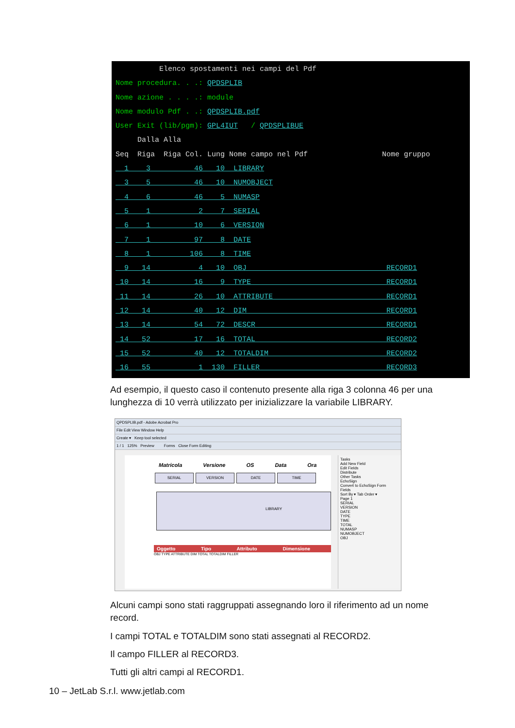Elenco spostamenti nei campi del Pdf
Nome procedura. . .: QPDSPLIB
Nome azione . . . .: module
Nome modulo Pdf . .: QPDSPLIB.pdf
User Exit (lib/pgm): GPL4IUT / QPDSPLIBUE
Dalla Alla
Seq Riga Riga Col. Lung Nome campo nel Pdf Nome gruppo
1 3 46 10 LIBRARY
3 5 46 10 NUMOBJECT
4 6 46 5 NUMASP
5 1 2 7 SERIAL
6 1 10 6 VERSION
7 1 97 8 DATE
8 1 106 8 TIME
9 14 4 10 OBJ RECORD1
10 14 16 9 TYPE RECORD1
11 14 26 10 ATTRIBUTE RECORD1
12 14 40 12 DIM RECORD1
13 14 54 72 DESCR RECORD1
14 52 17 16 TOTAL RECORD2
15 52 40 12 TOTALDIM RECORD2
16 55 1 130 FILLER RECORD3
Ad esempio, il questo caso il contenuto presente alla riga 3 colonna 46 per una lunghezza di 10 verrà utilizzato per inizializzare la variabile LIBRARY.
QPDSPLIB.pdf - Adobe Acrobat Pro
File Edit View Window Help
Create ▾ Keep tool selected
1 / 1 125% Preview Forms Close Form Editing
Matricola Versione OS Data Ora
SERIAL VERSION DATE TIME
LIBRARY
Oggetto Tipo Attributo Dimensione
OBJ TYPE ATTRIBUTE DIM TOTAL TOTALDIM FILLER
Tasks
Add New Field
Edit Fields
Distribute
Other Tasks
EchoSign
Convert to EchoSign Form
Fields
Sort By ▾ Tab Order ▾
Page 1
SERIAL
VERSION
DATE
TYPE
TIME
TOTAL
NUMASP
NUMOBJECT
OBJ
Alcuni campi sono stati raggruppati assegnando loro il riferimento ad un nome record.
I campi TOTAL e TOTALDIM sono stati assegnati al RECORD2.
Il campo FILLER al RECORD3.
Tutti gli altri campi al RECORD1.
10 – JetLab S.r.l. www.jetlab.com